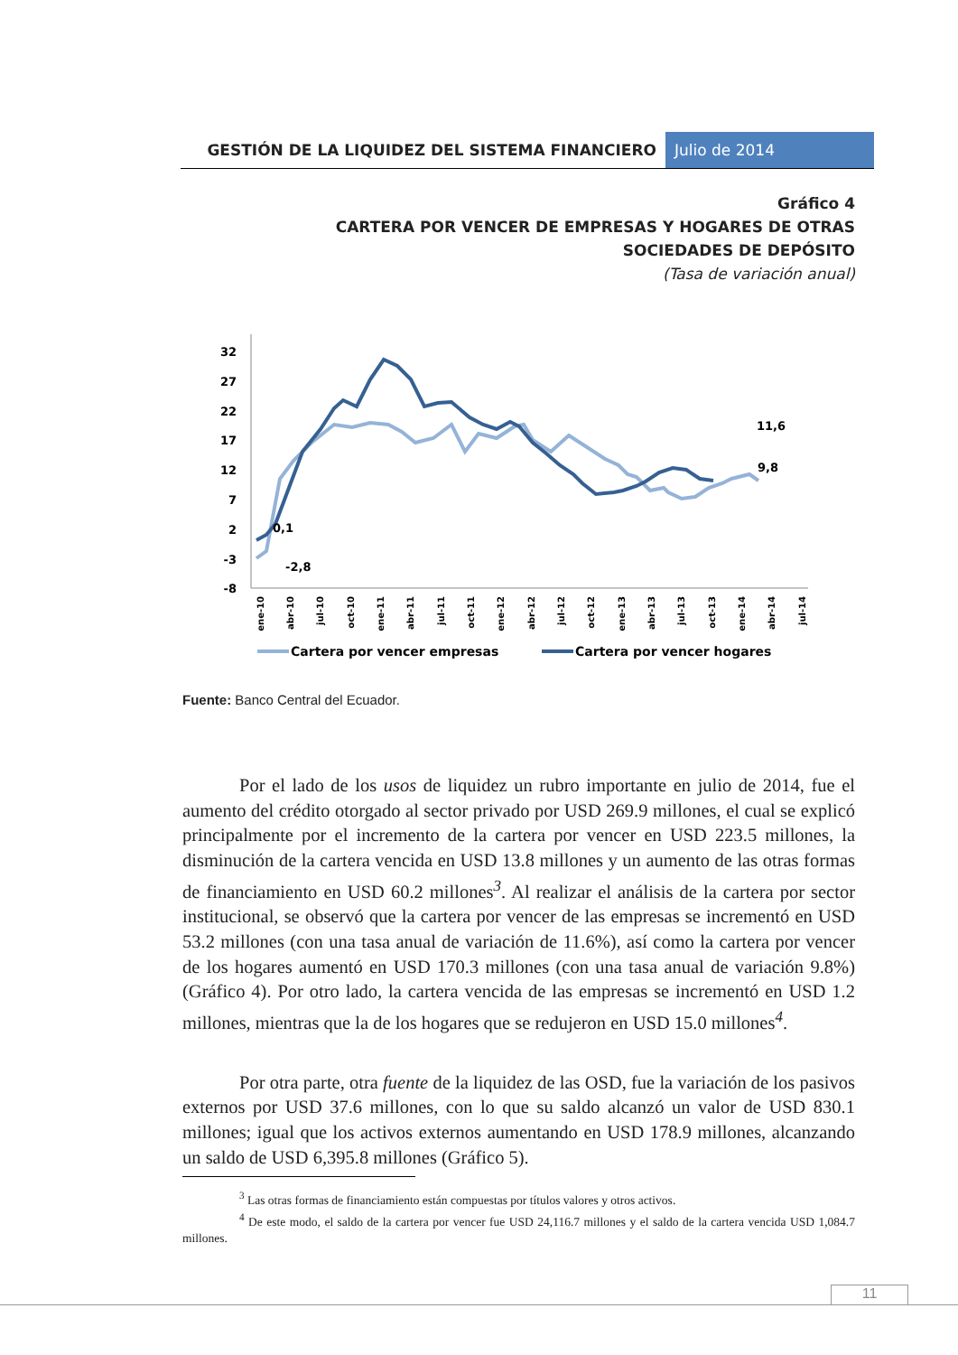GESTIÓN DE LA LIQUIDEZ DEL SISTEMA FINANCIERO
Julio de 2014
Gráfico 4
CARTERA POR VENCER DE EMPRESAS Y HOGARES DE OTRAS SOCIEDADES DE DEPÓSITO
(Tasa de variación anual)
32
27
22
17
12
7
2
-3
-8
0,1
-2,8
11,6
9,8
ene-10
abr-10
jul-10
oct-10
ene-11
abr-11
jul-11
oct-11
ene-12
abr-12
jul-12
oct-12
ene-13
abr-13
jul-13
oct-13
ene-14
abr-14
jul-14
Cartera por vencer empresas
Cartera por vencer hogares
Fuente: Banco Central del Ecuador.
Por el lado de los usos de liquidez un rubro importante en julio de 2014, fue el aumento del crédito otorgado al sector privado por USD 269.9 millones, el cual se explicó principalmente por el incremento de la cartera por vencer en USD 223.5 millones, la disminución de la cartera vencida en USD 13.8 millones y un aumento de las otras formas de financiamiento en USD 60.2 millones<sup>3</sup>. Al realizar el análisis de la cartera por sector institucional, se observó que la cartera por vencer de las empresas se incrementó en USD 53.2 millones (con una tasa anual de variación de 11.6%), así como la cartera por vencer de los hogares aumentó en USD 170.3 millones (con una tasa anual de variación 9.8%) (Gráfico 4). Por otro lado, la cartera vencida de las empresas se incrementó en USD 1.2 millones, mientras que la de los hogares que se redujeron en USD 15.0 millones<sup>4</sup>.
Por otra parte, otra fuente de la liquidez de las OSD, fue la variación de los pasivos externos por USD 37.6 millones, con lo que su saldo alcanzó un valor de USD 830.1 millones; igual que los activos externos aumentando en USD 178.9 millones, alcanzando un saldo de USD 6,395.8 millones (Gráfico 5).
<sup>3</sup> Las otras formas de financiamiento están compuestas por títulos valores y otros activos.
<sup>4</sup> De este modo, el saldo de la cartera por vencer fue USD 24,116.7 millones y el saldo de la cartera vencida USD 1,084.7 millones.
11